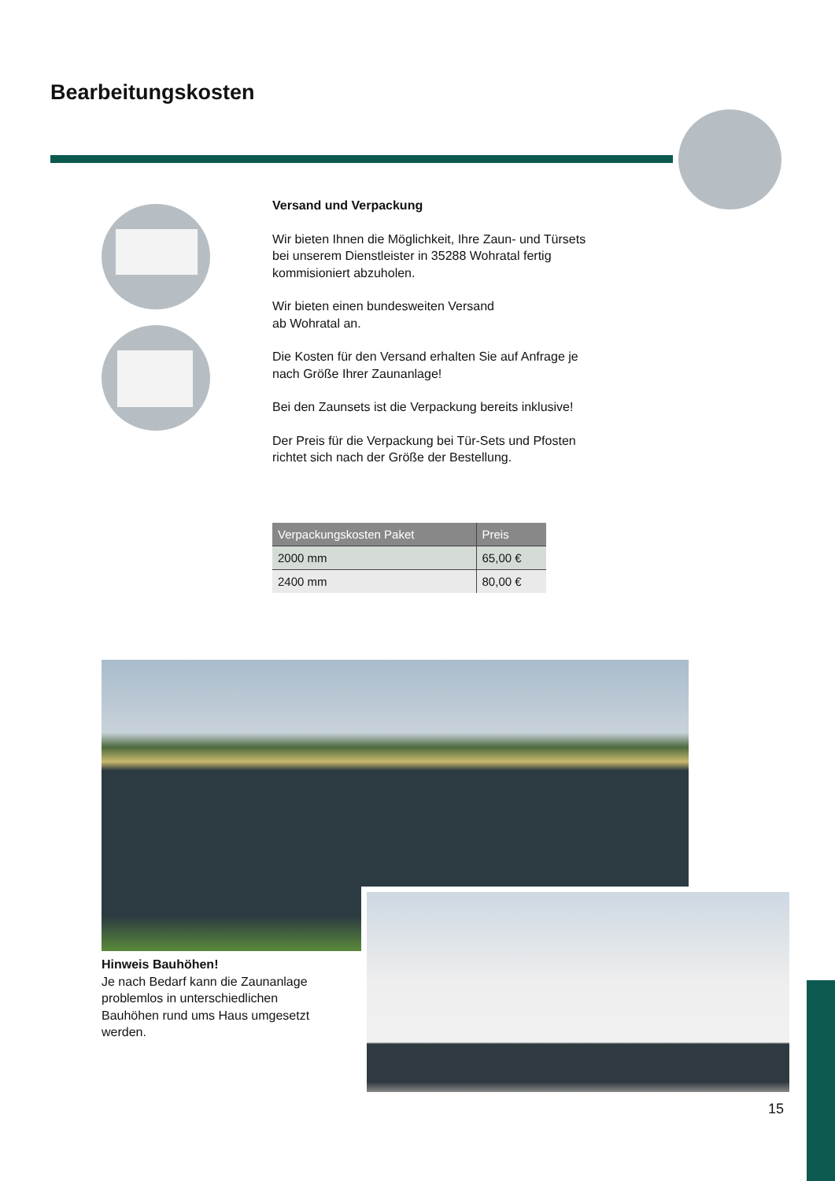Bearbeitungskosten
Versand und Verpackung
Wir bieten Ihnen die Möglichkeit, Ihre Zaun- und Türsets bei unserem Dienstleister in 35288 Wohratal fertig kommisioniert abzuholen.
Wir bieten einen bundesweiten Versand
ab Wohratal an.
Die Kosten für den Versand erhalten Sie auf Anfrage je nach Größe Ihrer Zaunanlage!
Bei den Zaunsets ist die Verpackung bereits inklusive!
Der Preis für die Verpackung bei Tür-Sets und Pfosten richtet sich nach der Größe der Bestellung.
| Verpackungskosten Paket | Preis |
| --- | --- |
| 2000 mm | 65,00 € |
| 2400 mm | 80,00 € |
Hinweis Bauhöhen!
Je nach Bedarf kann die Zaunanlage problemlos in unterschiedlichen Bauhöhen rund ums Haus umgesetzt werden.
15